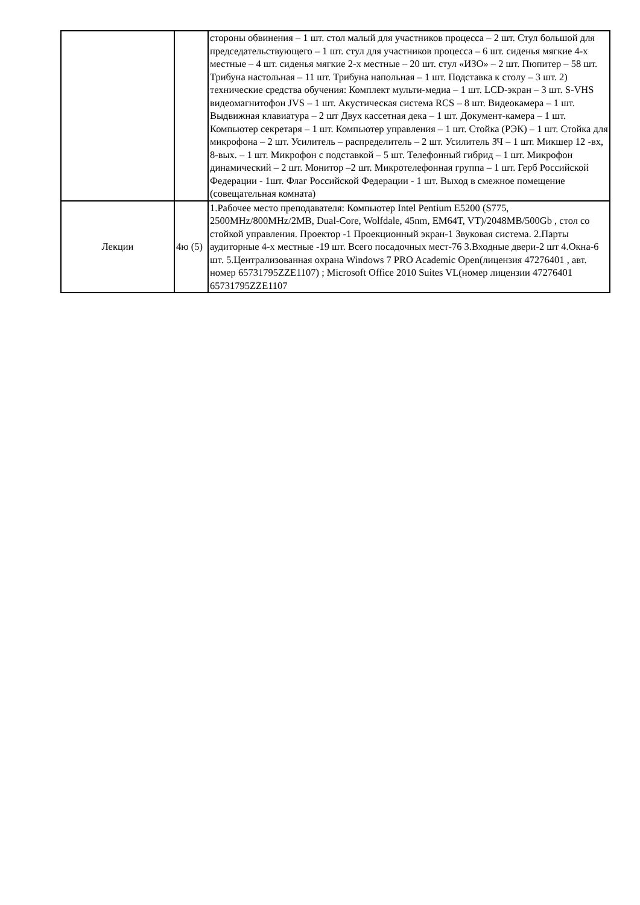| | | стороны обвинения – 1 шт. стол малый для участников процесса – 2 шт. Стул большой для председательствующего – 1 шт. стул для участников процесса – 6 шт. сиденья мягкие 4-х местные – 4 шт. сиденья мягкие 2-х местные – 20 шт. стул «ИЗО» – 2 шт. Пюпитер – 58 шт. Трибуна настольная – 11 шт. Трибуна напольная – 1 шт. Подставка к столу – 3 шт. 2) технические средства обучения: Комплект мульти-медиа – 1 шт. LCD-экран – 3 шт. S-VHS видеомагнитофон JVS – 1 шт. Акустическая система RCS – 8 шт. Видеокамера – 1 шт. Выдвижная клавиатура – 2 шт Двух кассетная дека – 1 шт. Документ-камера – 1 шт. Компьютер секретаря – 1 шт. Компьютер управления – 1 шт. Стойка (РЭК) – 1 шт. Стойка для микрофона – 2 шт. Усилитель – распределитель – 2 шт. Усилитель ЗЧ – 1 шт. Микшер 12 -вх, 8-вых. – 1 шт. Микрофон с подставкой – 5 шт. Телефонный гибрид – 1 шт. Микрофон динамический – 2 шт. Монитор –2 шт. Микротелефонная группа – 1 шт. Герб Российской Федерации - 1шт. Флаг Российской Федерации - 1 шт. Выход в смежное помещение (совещательная комната) |
| Лекции | 4ю (5) | 1.Рабочее место преподавателя: Компьютер Intel Pentium E5200 (S775, 2500MHz/800MHz/2MB, Dual-Core, Wolfdale, 45nm, EM64T, VT)/2048MB/500Gb , стол со стойкой управления. Проектор -1 Проекционный экран-1 Звуковая система. 2.Парты аудиторные 4-х местные -19 шт. Всего посадочных мест-76 3.Входные двери-2 шт 4.Окна-6 шт. 5.Централизованная охрана Windows 7 PRO Academic Open(лицензия 47276401 , авт. номер 65731795ZZE1107) ; Microsoft Office 2010 Suites VL(номер лицензии 47276401 65731795ZZE1107 |